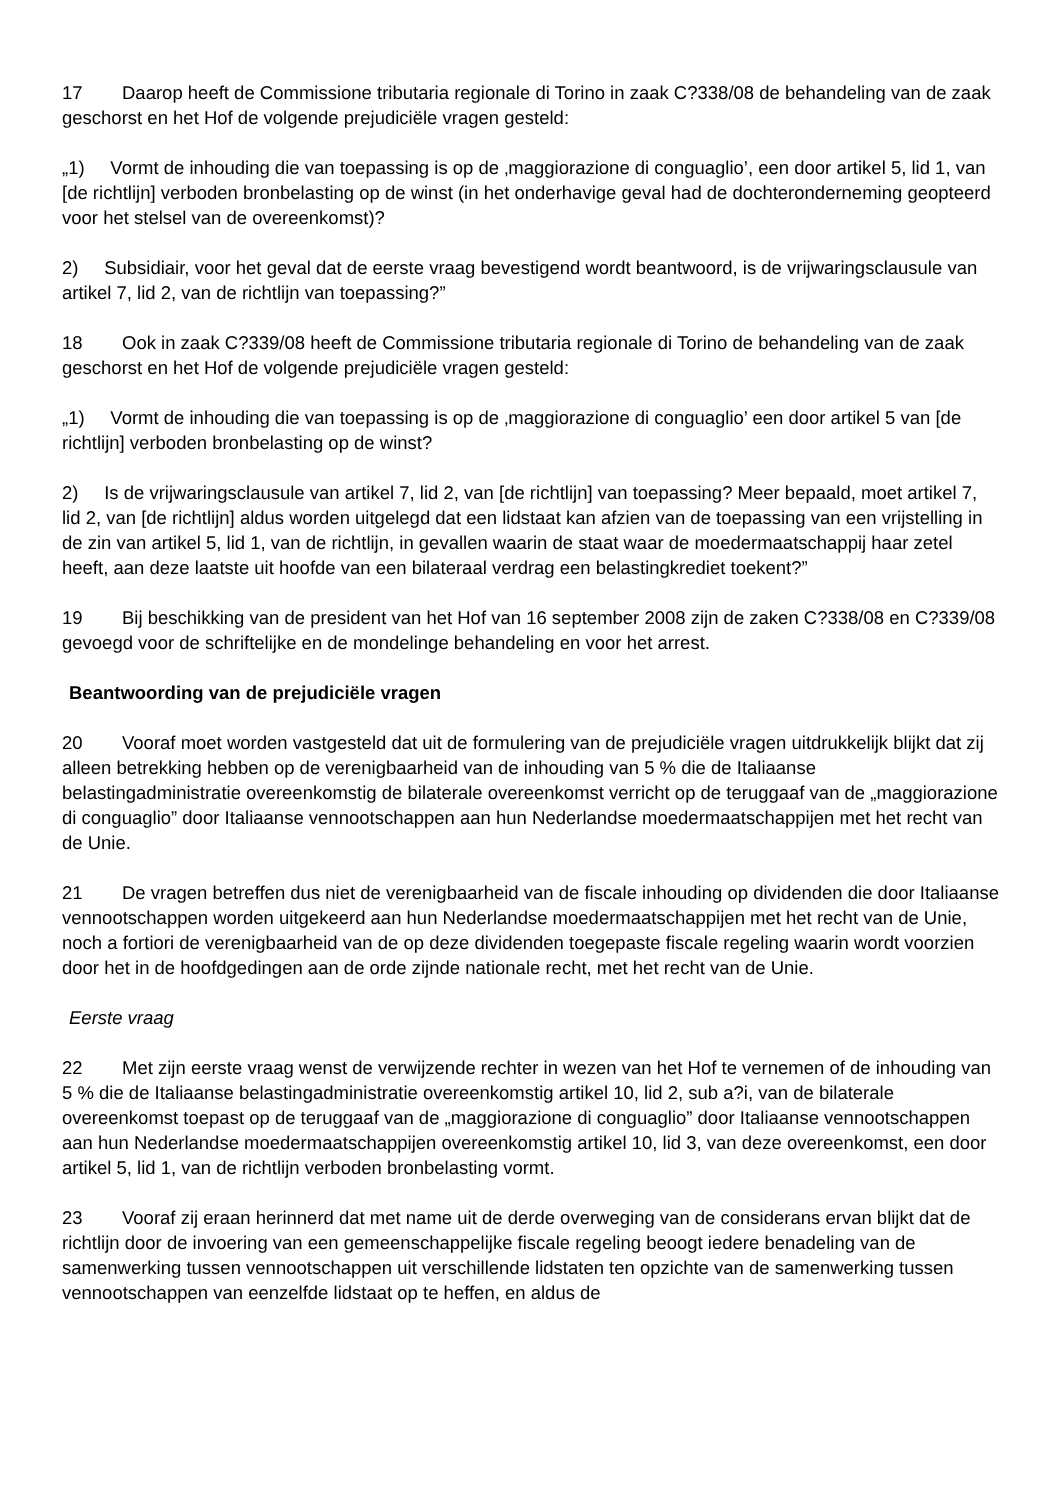17 Daarop heeft de Commissione tributaria regionale di Torino in zaak C?338/08 de behandeling van de zaak geschorst en het Hof de volgende prejudiciële vragen gesteld:
„1) Vormt de inhouding die van toepassing is op de ‚maggiorazione di conguaglio’, een door artikel 5, lid 1, van [de richtlijn] verboden bronbelasting op de winst (in het onderhavige geval had de dochteronderneming geopteerd voor het stelsel van de overeenkomst)?
2) Subsidiair, voor het geval dat de eerste vraag bevestigend wordt beantwoord, is de vrijwaringsclausule van artikel 7, lid 2, van de richtlijn van toepassing?”
18 Ook in zaak C?339/08 heeft de Commissione tributaria regionale di Torino de behandeling van de zaak geschorst en het Hof de volgende prejudiciële vragen gesteld:
„1) Vormt de inhouding die van toepassing is op de ‚maggiorazione di conguaglio’ een door artikel 5 van [de richtlijn] verboden bronbelasting op de winst?
2) Is de vrijwaringsclausule van artikel 7, lid 2, van [de richtlijn] van toepassing? Meer bepaald, moet artikel 7, lid 2, van [de richtlijn] aldus worden uitgelegd dat een lidstaat kan afzien van de toepassing van een vrijstelling in de zin van artikel 5, lid 1, van de richtlijn, in gevallen waarin de staat waar de moedermaatschappij haar zetel heeft, aan deze laatste uit hoofde van een bilateraal verdrag een belastingkrediet toekent?”
19 Bij beschikking van de president van het Hof van 16 september 2008 zijn de zaken C?338/08 en C?339/08 gevoegd voor de schriftelijke en de mondelinge behandeling en voor het arrest.
Beantwoording van de prejudiciële vragen
20 Vooraf moet worden vastgesteld dat uit de formulering van de prejudiciële vragen uitdrukkelijk blijkt dat zij alleen betrekking hebben op de verenigbaarheid van de inhouding van 5 % die de Italiaanse belastingadministratie overeenkomstig de bilaterale overeenkomst verricht op de teruggaaf van de „maggiorazione di conguaglio” door Italiaanse vennootschappen aan hun Nederlandse moedermaatschappijen met het recht van de Unie.
21 De vragen betreffen dus niet de verenigbaarheid van de fiscale inhouding op dividenden die door Italiaanse vennootschappen worden uitgekeerd aan hun Nederlandse moedermaatschappijen met het recht van de Unie, noch a fortiori de verenigbaarheid van de op deze dividenden toegepaste fiscale regeling waarin wordt voorzien door het in de hoofdgedingen aan de orde zijnde nationale recht, met het recht van de Unie.
Eerste vraag
22 Met zijn eerste vraag wenst de verwijzende rechter in wezen van het Hof te vernemen of de inhouding van 5 % die de Italiaanse belastingadministratie overeenkomstig artikel 10, lid 2, sub a?i, van de bilaterale overeenkomst toepast op de teruggaaf van de „maggiorazione di conguaglio” door Italiaanse vennootschappen aan hun Nederlandse moedermaatschappijen overeenkomstig artikel 10, lid 3, van deze overeenkomst, een door artikel 5, lid 1, van de richtlijn verboden bronbelasting vormt.
23 Vooraf zij eraan herinnerd dat met name uit de derde overweging van de considerans ervan blijkt dat de richtlijn door de invoering van een gemeenschappelijke fiscale regeling beoogt iedere benadeling van de samenwerking tussen vennootschappen uit verschillende lidstaten ten opzichte van de samenwerking tussen vennootschappen van eenzelfde lidstaat op te heffen, en aldus de